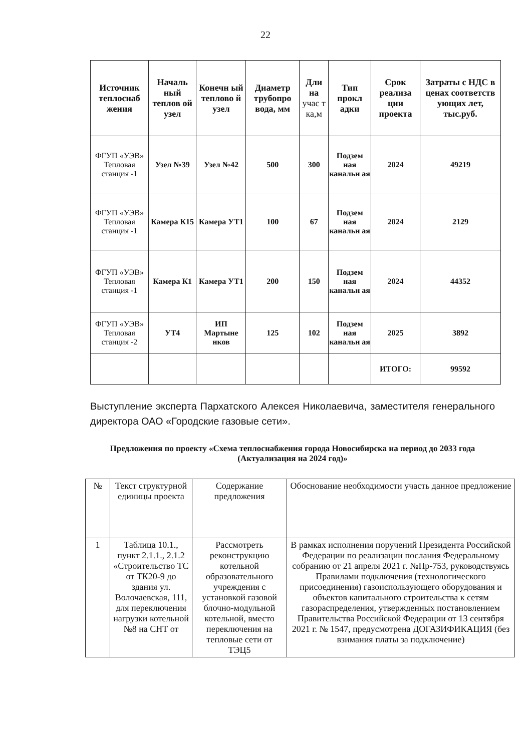22
| Источник теплоснаб жения | Началь ный теплов ой узел | Конечн ый теплово й узел | Диаметр трубопро вода, мм | Дли на учас т ка,м | Тип прокл адки | Срок реализа ции проекта | Затраты с НДС в ценах соответств ующих лет, тыс.руб. |
| --- | --- | --- | --- | --- | --- | --- | --- |
| ФГУП «УЭВ» Тепловая станция -1 | Узел №39 | Узел №42 | 500 | 300 | Подзем ная канальн ая | 2024 | 49219 |
| ФГУП «УЭВ» Тепловая станция -1 | Камера К15 | Камера УТ1 | 100 | 67 | Подзем ная канальн ая | 2024 | 2129 |
| ФГУП «УЭВ» Тепловая станция -1 | Камера К1 | Камера УТ1 | 200 | 150 | Подзем ная канальн ая | 2024 | 44352 |
| ФГУП «УЭВ» Тепловая станция -2 | УТ4 | ИП Мартыне нков | 125 | 102 | Подзем ная канальн ая | 2025 | 3892 |
| | | | | | | ИТОГО: | 99592 |
Выступление эксперта Пархатского Алексея Николаевича, заместителя генерального директора ОАО «Городские газовые сети».
Предложения по проекту «Схема теплоснабжения города Новосибирска на период до 2033 года (Актуализация на 2024 год)»
| № | Текст структурной единицы проекта | Содержание предложения | Обоснование необходимости участь данное предложение |
| --- | --- | --- | --- |
| 1 | Таблица 10.1., пункт 2.1.1., 2.1.2 «Строительство ТС от ТК20-9 до здания ул. Волочаевская, 111, для переключения нагрузки котельной №8 на СНТ от | Рассмотреть реконструкцию котельной образовательного учреждения с установкой газовой блочно-модульной котельной, вместо переключения на тепловые сети от ТЭЦ5 | В рамках исполнения поручений Президента Российской Федерации по реализации послания Федеральному собранию от 21 апреля 2021 г. №Пр-753, руководствуясь Правилами подключения (технологического присоединения) газоиспользующего оборудования и объектов капитального строительства к сетям газораспределения, утвержденных постановлением Правительства Российской Федерации от 13 сентября 2021 г. № 1547, предусмотрена ДОГАЗИФИКАЦИЯ (без взимания платы за подключение) |